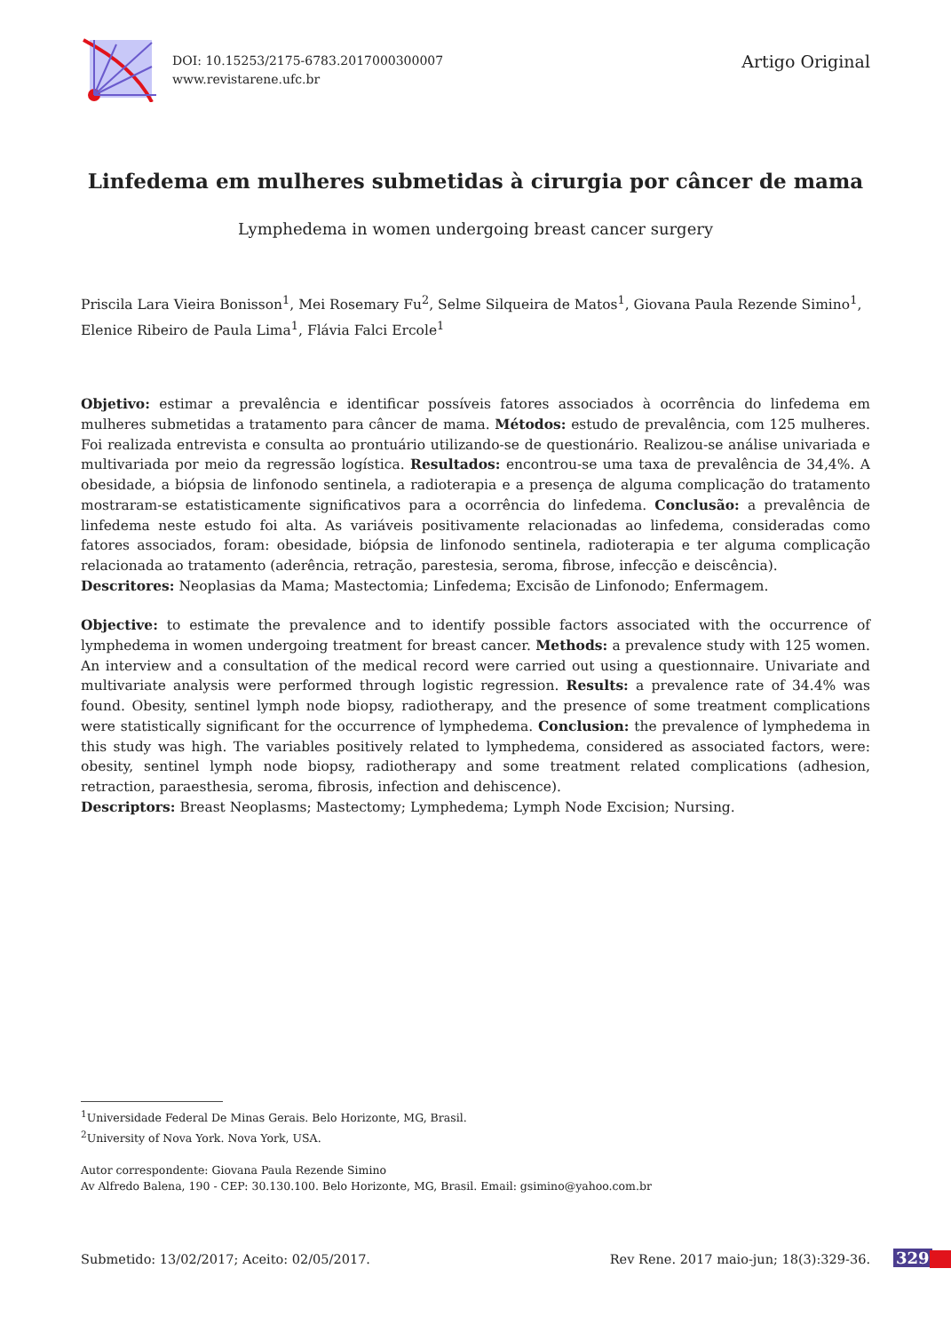DOI: 10.15253/2175-6783.2017000300007
www.revistarene.ufc.br
Artigo Original
Linfedema em mulheres submetidas à cirurgia por câncer de mama
Lymphedema in women undergoing breast cancer surgery
Priscila Lara Vieira Bonisson<sup>1</sup>, Mei Rosemary Fu<sup>2</sup>, Selme Silqueira de Matos<sup>1</sup>, Giovana Paula Rezende Simino<sup>1</sup>, Elenice Ribeiro de Paula Lima<sup>1</sup>, Flávia Falci Ercole<sup>1</sup>
Objetivo: estimar a prevalência e identificar possíveis fatores associados à ocorrência do linfedema em mulheres submetidas a tratamento para câncer de mama. Métodos: estudo de prevalência, com 125 mulheres. Foi realizada entrevista e consulta ao prontuário utilizando-se de questionário. Realizou-se análise univariada e multivariada por meio da regressão logística. Resultados: encontrou-se uma taxa de prevalência de 34,4%. A obesidade, a biópsia de linfonodo sentinela, a radioterapia e a presença de alguma complicação do tratamento mostraram-se estatisticamente significativos para a ocorrência do linfedema. Conclusão: a prevalência de linfedema neste estudo foi alta. As variáveis positivamente relacionadas ao linfedema, consideradas como fatores associados, foram: obesidade, biópsia de linfonodo sentinela, radioterapia e ter alguma complicação relacionada ao tratamento (aderência, retração, parestesia, seroma, fibrose, infecção e deiscência).
Descritores: Neoplasias da Mama; Mastectomia; Linfedema; Excisão de Linfonodo; Enfermagem.
Objective: to estimate the prevalence and to identify possible factors associated with the occurrence of lymphedema in women undergoing treatment for breast cancer. Methods: a prevalence study with 125 women. An interview and a consultation of the medical record were carried out using a questionnaire. Univariate and multivariate analysis were performed through logistic regression. Results: a prevalence rate of 34.4% was found. Obesity, sentinel lymph node biopsy, radiotherapy, and the presence of some treatment complications were statistically significant for the occurrence of lymphedema. Conclusion: the prevalence of lymphedema in this study was high. The variables positively related to lymphedema, considered as associated factors, were: obesity, sentinel lymph node biopsy, radiotherapy and some treatment related complications (adhesion, retraction, paraesthesia, seroma, fibrosis, infection and dehiscence).
Descriptors: Breast Neoplasms; Mastectomy; Lymphedema; Lymph Node Excision; Nursing.
<sup>1</sup> Universidade Federal De Minas Gerais. Belo Horizonte, MG, Brasil.
<sup>2</sup> University of Nova York. Nova York, USA.
Autor correspondente: Giovana Paula Rezende Simino
Av Alfredo Balena, 190 - CEP: 30.130.100. Belo Horizonte, MG, Brasil. Email: gsimino@yahoo.com.br
Submetido: 13/02/2017; Aceito: 02/05/2017. Rev Rene. 2017 maio-jun; 18(3):329-36.
329